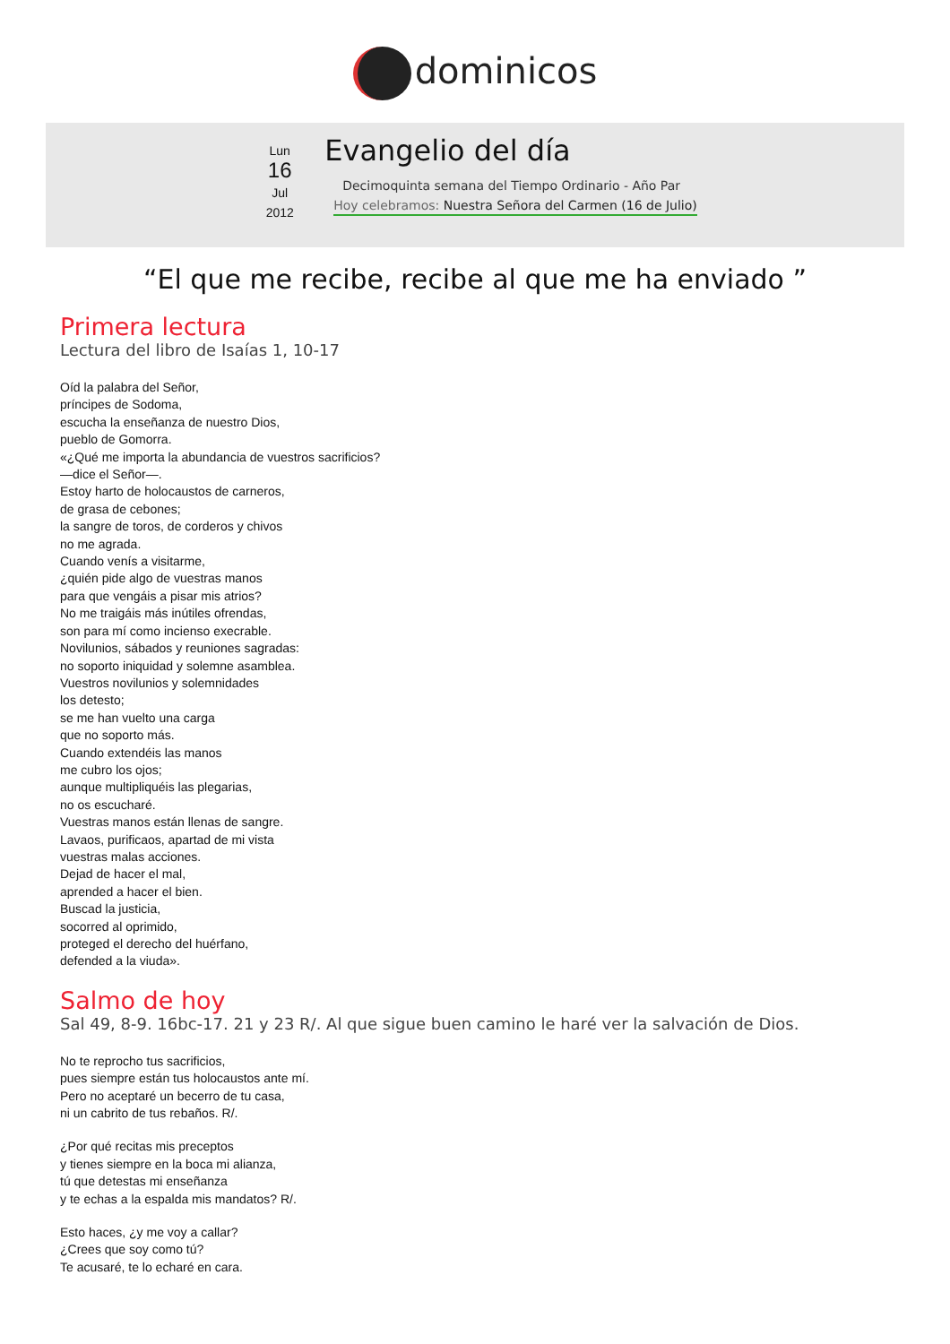dominicos
Lun
16
Jul
2012
Evangelio del día
Decimoquinta semana del Tiempo Ordinario - Año Par
Hoy celebramos: Nuestra Señora del Carmen (16 de Julio)
“El que me recibe, recibe al que me ha enviado ”
Primera lectura
Lectura del libro de Isaías 1, 10-17
Oíd la palabra del Señor,
príncipes de Sodoma,
escucha la enseñanza de nuestro Dios,
pueblo de Gomorra.
«¿Qué me importa la abundancia de vuestros sacrificios?
—dice el Señor—.
Estoy harto de holocaustos de carneros,
de grasa de cebones;
la sangre de toros, de corderos y chivos
no me agrada.
Cuando venís a visitarme,
¿quién pide algo de vuestras manos
para que vengáis a pisar mis atrios?
No me traigáis más inútiles ofrendas,
son para mí como incienso execrable.
Novilunios, sábados y reuniones sagradas:
no soporto iniquidad y solemne asamblea.
Vuestros novilunios y solemnidades
los detesto;
se me han vuelto una carga
que no soporto más.
Cuando extendéis las manos
me cubro los ojos;
aunque multipliquéis las plegarias,
no os escucharé.
Vuestras manos están llenas de sangre.
Lavaos, purificaos, apartad de mi vista
vuestras malas acciones.
Dejad de hacer el mal,
aprended a hacer el bien.
Buscad la justicia,
socorred al oprimido,
proteged el derecho del huérfano,
defended a la viuda».
Salmo de hoy
Sal 49, 8-9. 16bc-17. 21 y 23 R/. Al que sigue buen camino le haré ver la salvación de Dios.
No te reprocho tus sacrificios,
pues siempre están tus holocaustos ante mí.
Pero no aceptaré un becerro de tu casa,
ni un cabrito de tus rebaños. R/.
¿Por qué recitas mis preceptos
y tienes siempre en la boca mi alianza,
tú que detestas mi enseñanza
y te echas a la espalda mis mandatos? R/.
Esto haces, ¿y me voy a callar?
¿Crees que soy como tú?
Te acusaré, te lo echaré en cara.